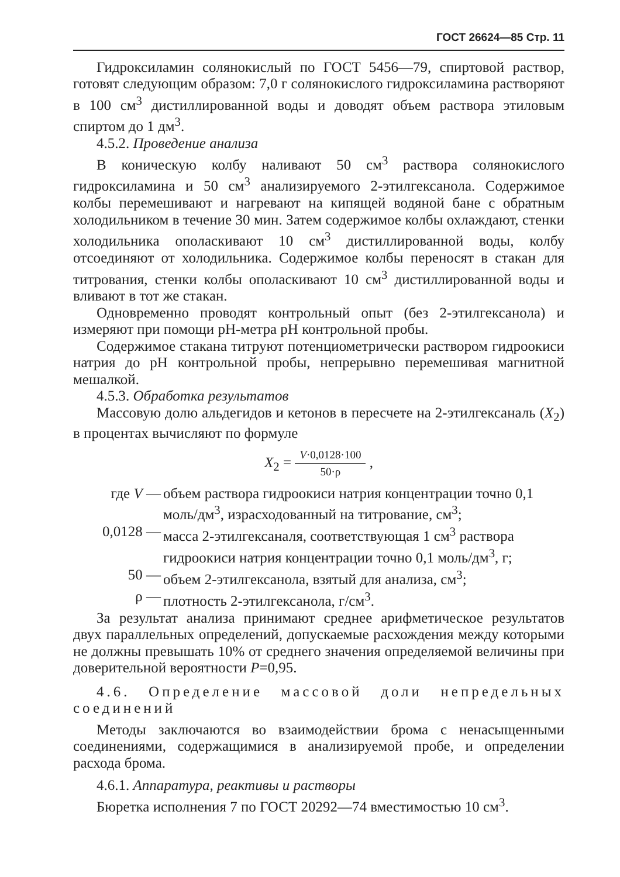ГОСТ 26624—85 Стр. 11
Гидроксиламин солянокислый по ГОСТ 5456—79, спиртовой раствор, готовят следующим образом: 7,0 г солянокислого гидроксиламина растворяют в 100 см<sup>3</sup> дистиллированной воды и доводят объем раствора этиловым спиртом до 1 дм<sup>3</sup>.
4.5.2. Проведение анализа
В коническую колбу наливают 50 см<sup>3</sup> раствора солянокислого гидроксиламина и 50 см<sup>3</sup> анализируемого 2-этилгексанола. Содержимое колбы перемешивают и нагревают на кипящей водяной бане с обратным холодильником в течение 30 мин. Затем содержимое колбы охлаждают, стенки холодильника ополаскивают 10 см<sup>3</sup> дистиллированной воды, колбу отсоединяют от холодильника. Содержимое колбы переносят в стакан для титрования, стенки колбы ополаскивают 10 см<sup>3</sup> дистиллированной воды и вливают в тот же стакан.
Одновременно проводят контрольный опыт (без 2-этилгексанола) и измеряют при помощи pH-метра pH контрольной пробы.
Содержимое стакана титруют потенциометрически раствором гидроокиси натрия до pH контрольной пробы, непрерывно перемешивая магнитной мешалкой.
4.5.3. Обработка результатов
Массовую долю альдегидов и кетонов в пересчете на 2-этилгексаналь (X<sub>2</sub>) в процентах вычисляют по формуле
X<sub>2</sub> = V·0,0128·100 50·ρ ,
где V — объем раствора гидроокиси натрия концентрации точно 0,1 моль/дм<sup>3</sup>, израсходованный на титрование, см<sup>3</sup>;
0,0128 — масса 2-этилгексаналя, соответствующая 1 см<sup>3</sup> раствора гидроокиси натрия концентрации точно 0,1 моль/дм<sup>3</sup>, г;
50 — объем 2-этилгексанола, взятый для анализа, см<sup>3</sup>;
ρ — плотность 2-этилгексанола, г/см<sup>3</sup>.
За результат анализа принимают среднее арифметическое результатов двух параллельных определений, допускаемые расхождения между которыми не должны превышать 10% от среднего значения определяемой величины при доверительной вероятности P=0,95.
4.6. Определение массовой доли непредельных соединений
Методы заключаются во взаимодействии брома с ненасыщенными соединениями, содержащимися в анализируемой пробе, и определении расхода брома.
4.6.1. Аппаратура, реактивы и растворы
Бюретка исполнения 7 по ГОСТ 20292—74 вместимостью 10 см<sup>3</sup>.